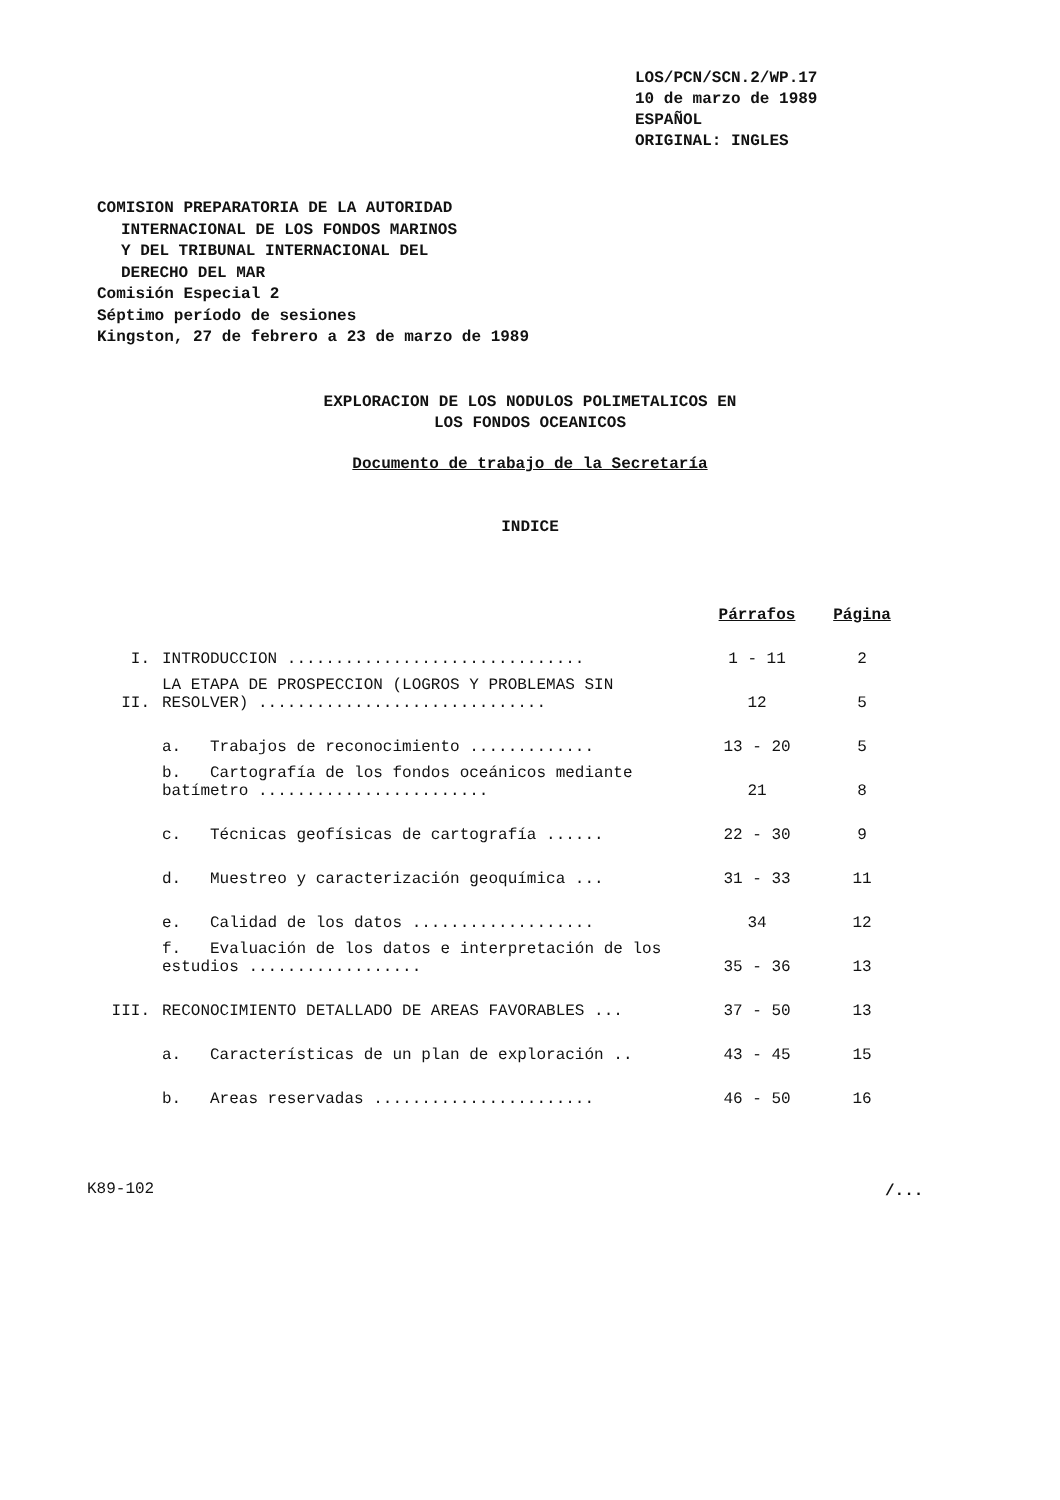LOS/PCN/SCN.2/WP.17
10 de marzo de 1989
ESPAÑOL
ORIGINAL: INGLES
COMISION PREPARATORIA DE LA AUTORIDAD
INTERNACIONAL DE LOS FONDOS MARINOS
Y DEL TRIBUNAL INTERNACIONAL DEL
DERECHO DEL MAR
Comisión Especial 2
Séptimo período de sesiones
Kingston, 27 de febrero a 23 de marzo de 1989
EXPLORACION DE LOS NODULOS POLIMETALICOS EN
LOS FONDOS OCEANICOS
Documento de trabajo de la Secretaría
INDICE
| | | Párrafos | Página |
| --- | --- | --- | --- |
| I. | INTRODUCCION ............................... | 1 - 11 | 2 |
| II. | LA ETAPA DE PROSPECCION (LOGROS Y PROBLEMAS SIN RESOLVER) .............................. | 12 | 5 |
| | a. Trabajos de reconocimiento ............. | 13 - 20 | 5 |
| | b. Cartografía de los fondos oceánicos mediante batímetro ........................ | 21 | 8 |
| | c. Técnicas geofísicas de cartografía ...... | 22 - 30 | 9 |
| | d. Muestreo y caracterización geoquímica ... | 31 - 33 | 11 |
| | e. Calidad de los datos ................... | 34 | 12 |
| | f. Evaluación de los datos e interpretación de los estudios .................. | 35 - 36 | 13 |
| III. | RECONOCIMIENTO DETALLADO DE AREAS FAVORABLES ... | 37 - 50 | 13 |
| | a. Características de un plan de exploración .. | 43 - 45 | 15 |
| | b. Areas reservadas ....................... | 46 - 50 | 16 |
K89-102 /...